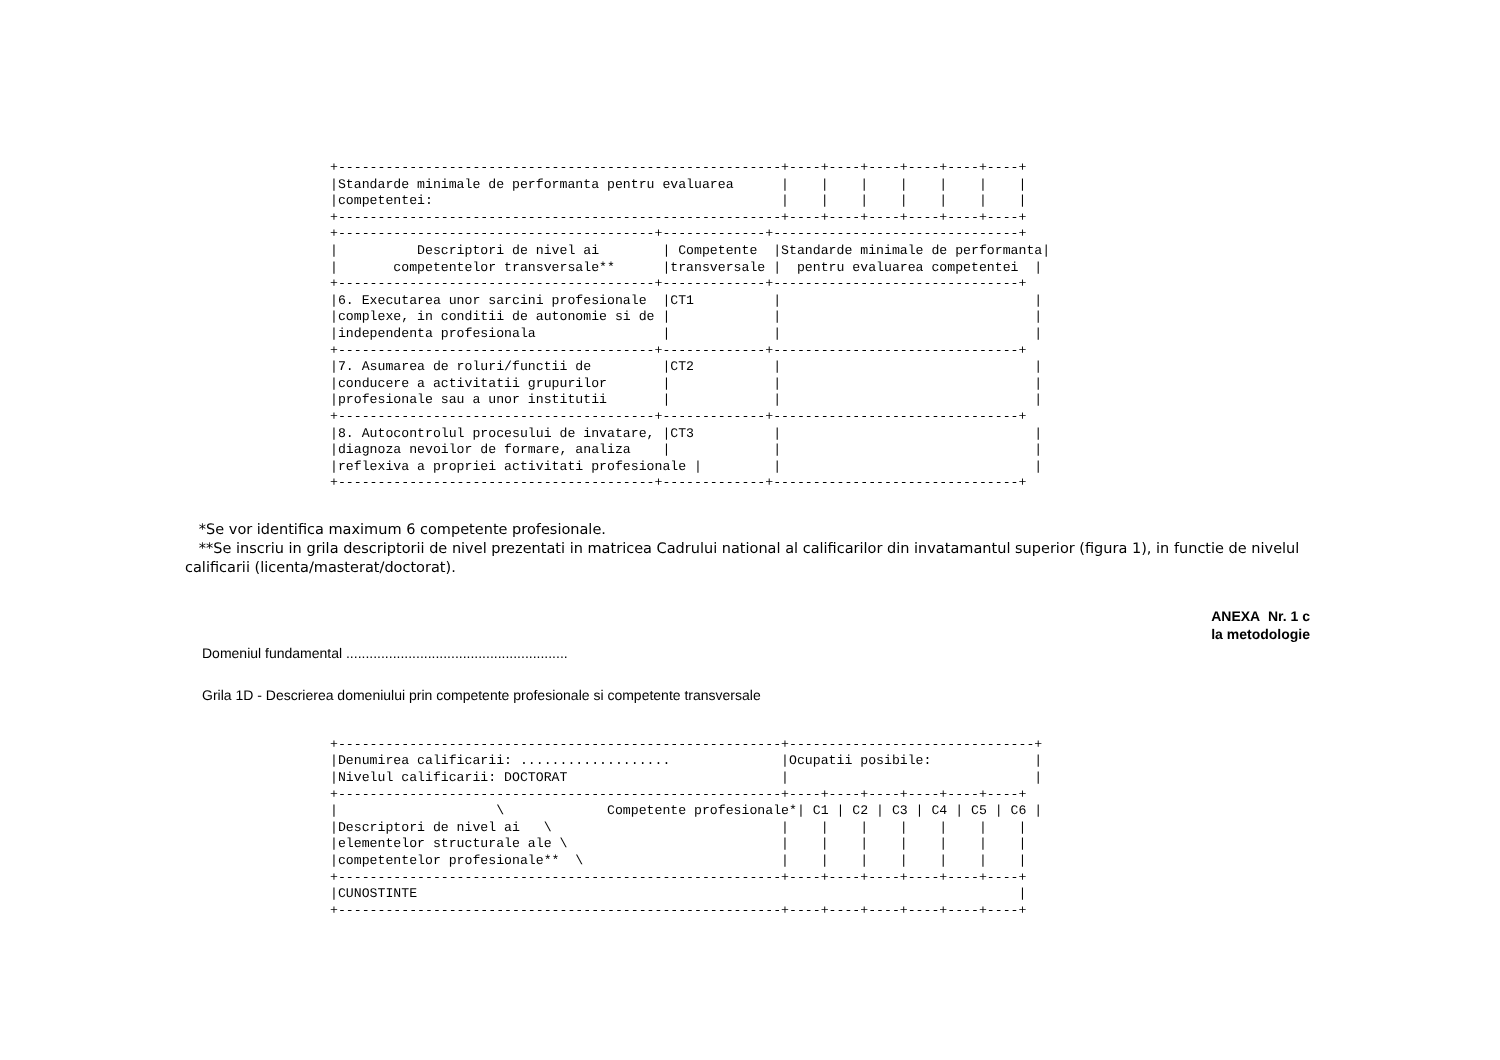+--------------------------------------------------------+----+----+----+----+----+----+
|Standarde minimale de performanta pentru evaluarea      |    |    |    |    |    |    |
|competentei:                                            |    |    |    |    |    |    |
+--------------------------------------------------------+----+----+----+----+----+----+
+----------------------------------------+-------------+-------------------------------+
|          Descriptori de nivel ai        | Competente  |Standarde minimale de performanta|
|       competentelor transversale**      |transversale |  pentru evaluarea competentei  |
+----------------------------------------+-------------+-------------------------------+
|6. Executarea unor sarcini profesionale  |CT1          |                                |
|complexe, in conditii de autonomie si de |             |                                |
|independenta profesionala                |             |                                |
+----------------------------------------+-------------+-------------------------------+
|7. Asumarea de roluri/functii de         |CT2          |                                |
|conducere a activitatii grupurilor       |             |                                |
|profesionale sau a unor institutii       |             |                                |
+----------------------------------------+-------------+-------------------------------+
|8. Autocontrolul procesului de invatare, |CT3          |                                |
|diagnoza nevoilor de formare, analiza    |             |                                |
|reflexiva a propriei activitati profesionale |         |                                |
+----------------------------------------+-------------+-------------------------------+
*Se vor identifica maximum 6 competente profesionale.
**Se inscriu in grila descriptorii de nivel prezentati in matricea Cadrului national al calificarilor din invatamantul superior (figura 1), in functie de nivelul calificarii (licenta/masterat/doctorat).
ANEXA Nr. 1 c
la metodologie
Domeniul fundamental .........................................................
Grila 1D - Descrierea domeniului prin competente profesionale si competente transversale
+--------------------------------------------------------+-------------------------------+
|Denumirea calificarii: ...................              |Ocupatii posibile:             |
|Nivelul calificarii: DOCTORAT                           |                               |
+--------------------------------------------------------+----+----+----+----+----+----+
|                    \             Competente profesionale*| C1 | C2 | C3 | C4 | C5 | C6 |
|Descriptori de nivel ai   \                             |    |    |    |    |    |    |
|elementelor structurale ale \                           |    |    |    |    |    |    |
|competentelor profesionale**  \                         |    |    |    |    |    |    |
+--------------------------------------------------------+----+----+----+----+----+----+
|CUNOSTINTE                                                                            |
+--------------------------------------------------------+----+----+----+----+----+----+